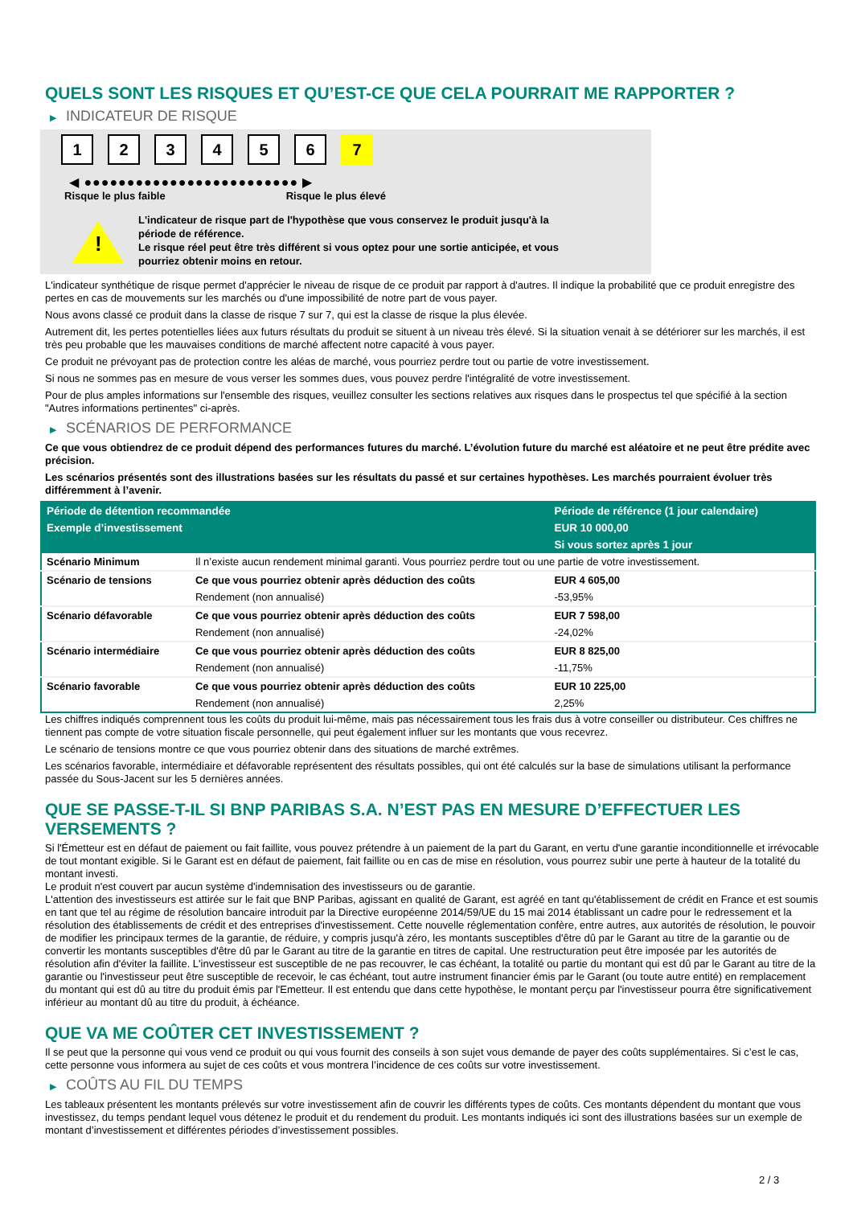QUELS SONT LES RISQUES ET QU’EST-CE QUE CELA POURRAIT ME RAPPORTER ?
▶ INDICATEUR DE RISQUE
1 2 3 4 5 6 7
◀ ●●●●●●●●●●●●●●●●●●●●●●●●● ▶
Risque le plus faible Risque le plus élevé
!
L'indicateur de risque part de l'hypothèse que vous conservez le produit jusqu'à la
période de référence.
Le risque réel peut être très différent si vous optez pour une sortie anticipée, et vous
pourriez obtenir moins en retour.
L'indicateur synthétique de risque permet d'apprécier le niveau de risque de ce produit par rapport à d'autres. Il indique la probabilité que ce produit enregistre des pertes en cas de mouvements sur les marchés ou d'une impossibilité de notre part de vous payer.
Nous avons classé ce produit dans la classe de risque 7 sur 7, qui est la classe de risque la plus élevée.
Autrement dit, les pertes potentielles liées aux futurs résultats du produit se situent à un niveau très élevé. Si la situation venait à se détériorer sur les marchés, il est très peu probable que les mauvaises conditions de marché affectent notre capacité à vous payer.
Ce produit ne prévoyant pas de protection contre les aléas de marché, vous pourriez perdre tout ou partie de votre investissement.
Si nous ne sommes pas en mesure de vous verser les sommes dues, vous pouvez perdre l'intégralité de votre investissement.
Pour de plus amples informations sur l'ensemble des risques, veuillez consulter les sections relatives aux risques dans le prospectus tel que spécifié à la section "Autres informations pertinentes" ci-après.
▶ SCÉNARIOS DE PERFORMANCE
Ce que vous obtiendrez de ce produit dépend des performances futures du marché. L’évolution future du marché est aléatoire et ne peut être prédite avec précision.
Les scénarios présentés sont des illustrations basées sur les résultats du passé et sur certaines hypothèses. Les marchés pourraient évoluer très différemment à l’avenir.
| Période de détention recommandée | | Période de référence (1 jour calendaire) |
| --- | --- | --- |
| Exemple d’investissement | | EUR 10 000,00 |
| | | Si vous sortez après 1 jour |
| Scénario Minimum | Il n’existe aucun rendement minimal garanti. Vous pourriez perdre tout ou une partie de votre investissement. | |
| Scénario de tensions | Ce que vous pourriez obtenir après déduction des coûts | EUR 4 605,00 |
| | Rendement (non annualisé) | -53,95% |
| Scénario défavorable | Ce que vous pourriez obtenir après déduction des coûts | EUR 7 598,00 |
| | Rendement (non annualisé) | -24,02% |
| Scénario intermédiaire | Ce que vous pourriez obtenir après déduction des coûts | EUR 8 825,00 |
| | Rendement (non annualisé) | -11,75% |
| Scénario favorable | Ce que vous pourriez obtenir après déduction des coûts | EUR 10 225,00 |
| | Rendement (non annualisé) | 2,25% |
Les chiffres indiqués comprennent tous les coûts du produit lui-même, mais pas nécessairement tous les frais dus à votre conseiller ou distributeur. Ces chiffres ne tiennent pas compte de votre situation fiscale personnelle, qui peut également influer sur les montants que vous recevrez.
Le scénario de tensions montre ce que vous pourriez obtenir dans des situations de marché extrêmes.
Les scénarios favorable, intermédiaire et défavorable représentent des résultats possibles, qui ont été calculés sur la base de simulations utilisant la performance passée du Sous-Jacent sur les 5 dernières années.
QUE SE PASSE-T-IL SI BNP PARIBAS S.A. N’EST PAS EN MESURE D’EFFECTUER LES VERSEMENTS ?
Si l'Émetteur est en défaut de paiement ou fait faillite, vous pouvez prétendre à un paiement de la part du Garant, en vertu d'une garantie inconditionnelle et irrévocable de tout montant exigible. Si le Garant est en défaut de paiement, fait faillite ou en cas de mise en résolution, vous pourrez subir une perte à hauteur de la totalité du montant investi.
Le produit n'est couvert par aucun système d'indemnisation des investisseurs ou de garantie.
L'attention des investisseurs est attirée sur le fait que BNP Paribas, agissant en qualité de Garant, est agréé en tant qu'établissement de crédit en France et est soumis en tant que tel au régime de résolution bancaire introduit par la Directive européenne 2014/59/UE du 15 mai 2014 établissant un cadre pour le redressement et la résolution des établissements de crédit et des entreprises d'investissement. Cette nouvelle réglementation confère, entre autres, aux autorités de résolution, le pouvoir de modifier les principaux termes de la garantie, de réduire, y compris jusqu'à zéro, les montants susceptibles d'être dû par le Garant au titre de la garantie ou de convertir les montants susceptibles d'être dû par le Garant au titre de la garantie en titres de capital. Une restructuration peut être imposée par les autorités de résolution afin d'éviter la faillite. L'investisseur est susceptible de ne pas recouvrer, le cas échéant, la totalité ou partie du montant qui est dû par le Garant au titre de la garantie ou l'investisseur peut être susceptible de recevoir, le cas échéant, tout autre instrument financier émis par le Garant (ou toute autre entité) en remplacement du montant qui est dû au titre du produit émis par l'Emetteur. Il est entendu que dans cette hypothèse, le montant perçu par l'investisseur pourra être significativement inférieur au montant dû au titre du produit, à échéance.
QUE VA ME COÛTER CET INVESTISSEMENT ?
Il se peut que la personne qui vous vend ce produit ou qui vous fournit des conseils à son sujet vous demande de payer des coûts supplémentaires. Si c’est le cas, cette personne vous informera au sujet de ces coûts et vous montrera l’incidence de ces coûts sur votre investissement.
▶ COÛTS AU FIL DU TEMPS
Les tableaux présentent les montants prélevés sur votre investissement afin de couvrir les différents types de coûts. Ces montants dépendent du montant que vous investissez, du temps pendant lequel vous détenez le produit et du rendement du produit. Les montants indiqués ici sont des illustrations basées sur un exemple de montant d’investissement et différentes périodes d’investissement possibles.
2 / 3